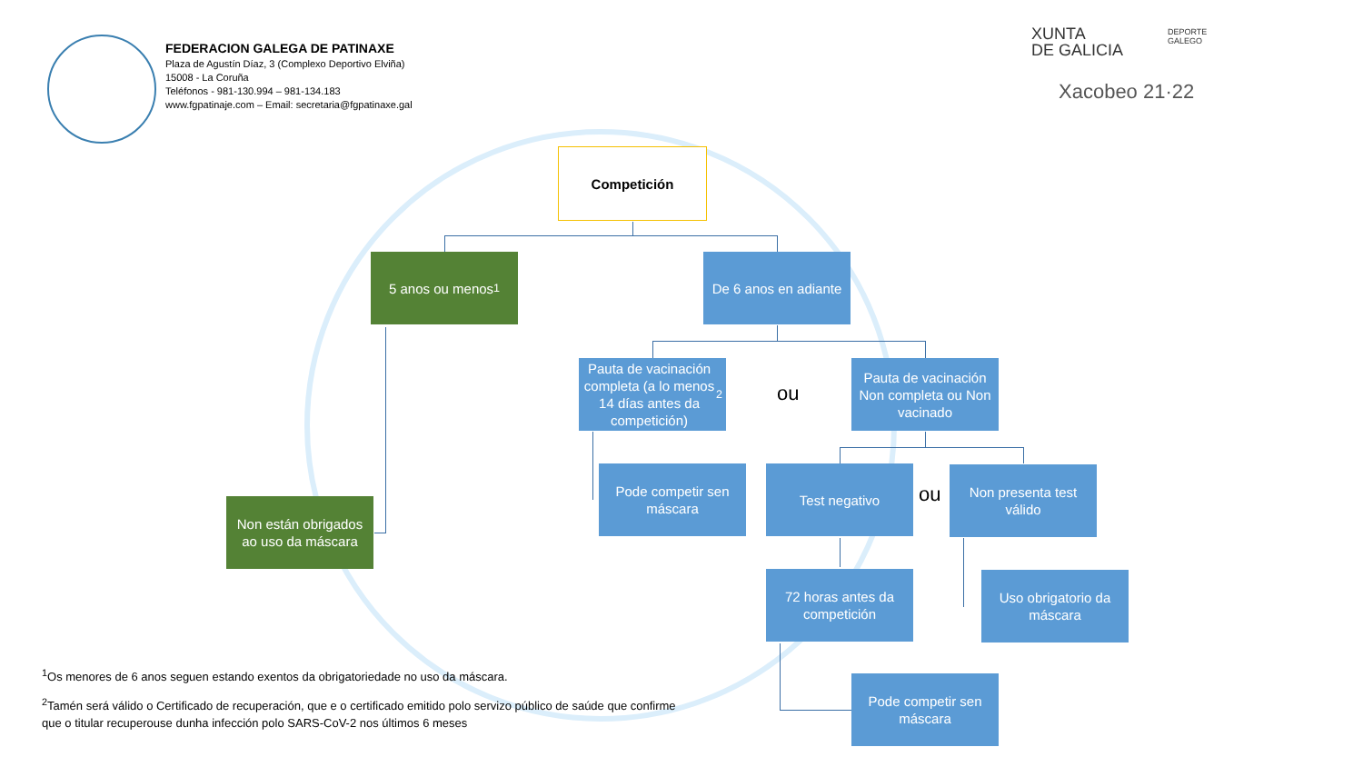FEDERACION GALEGA DE PATINAXE
Plaza de Agustín Díaz, 3 (Complexo Deportivo Elviña)
15008 - La Coruña
Teléfonos - 981-130.994 – 981-134.183
www.fgpatinaje.com – Email: secretaria@fgpatinaxe.gal
XUNTA
DE GALICIA
DEPORTE
GALEGO
Xacobeo 21·22
Competición
5 anos ou menos<sup>1</sup>
De 6 anos en adiante
Pauta de vacinación completa (a lo menos 14 días antes da competición)<sup>2</sup>
ou
Pauta de vacinación Non completa ou Non vacinado
Non están obrigados ao uso da máscara
Pode competir sen máscara
Test negativo
ou
Non presenta test válido
72 horas antes da competición
Uso obrigatorio da máscara
Pode competir sen máscara
<sup>1</sup> Os menores de 6 anos seguen estando exentos da obrigatoriedade no uso da máscara.
<sup>2</sup> Tamén será válido o Certificado de recuperación, que e o certificado emitido polo servizo público de saúde que confirme que o titular recuperouse dunha infección polo SARS-CoV-2 nos últimos 6 meses